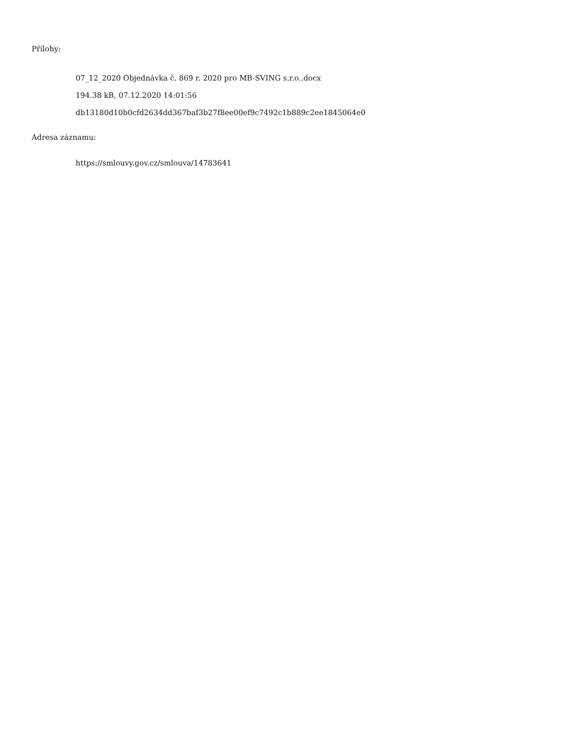Přílohy:
07_12_2020 Objednávka č. 869 r. 2020 pro MB-SVING s.r.o..docx
194.38 kB, 07.12.2020 14:01:56
db13180d10b0cfd2634dd367baf3b27f8ee00ef9c7492c1b889c2ee1845064e0
Adresa záznamu:
https://smlouvy.gov.cz/smlouva/14783641